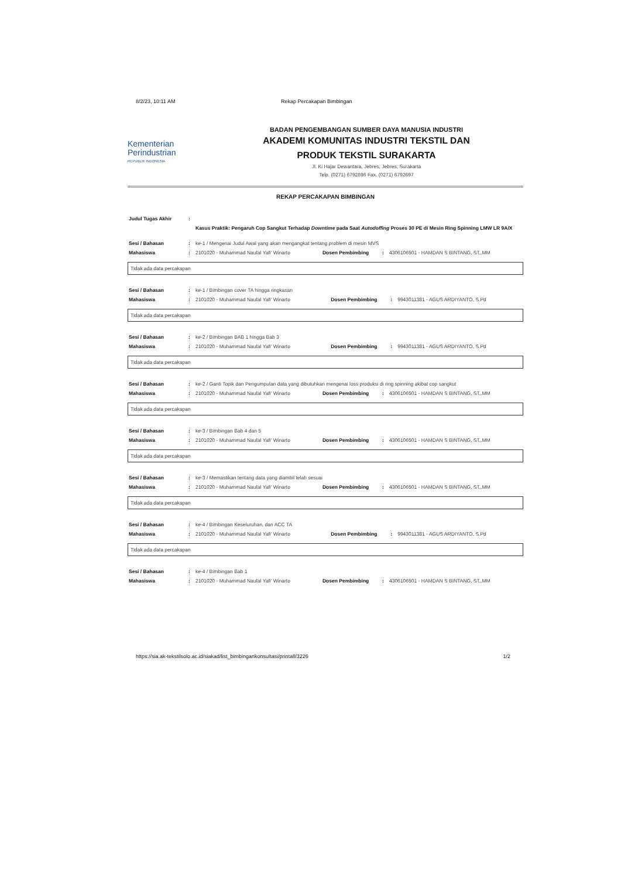8/2/23, 10:11 AM Rekap Percakapan Bimbingan
Kementerian
Perindustrian
REPUBLIK INDONESIA
BADAN PENGEMBANGAN SUMBER DAYA MANUSIA INDUSTRI
AKADEMI KOMUNITAS INDUSTRI TEKSTIL DAN
PRODUK TEKSTIL SURAKARTA
Jl. Ki Hajar Dewantara, Jebres, Jebres, Surakarta
Telp. (0271) 6792696 Fax. (0271) 6792697
REKAP PERCAKAPAN BIMBINGAN
| Judul Tugas Akhir | : | |
| | | Kasus Praktik: Pengaruh Cop Sangkut Terhadap Downtime pada Saat Autodoffing Proses 30 PE di Mesin Ring Spinning LMW LR 9A/X |
| Sesi / Bahasan | : | ke-1 / Mengenai Judul Awal yang akan mengangkat tentang problem di mesin MVS | | | |
| Mahasiswa | : | 2101020 - Muhammad Naufal Yafi' Winarto | Dosen Pembimbing | : | 4306106501 - HAMDAN S BINTANG, ST,.MM |
Tidak ada data percakapan
| Sesi / Bahasan | : | ke-1 / Bimbingan cover TA hingga ringkasan | | | |
| Mahasiswa | : | 2101020 - Muhammad Naufal Yafi' Winarto | Dosen Pembimbing | : | 9943011381 - AGUS ARDIYANTO, S.Pd |
Tidak ada data percakapan
| Sesi / Bahasan | : | ke-2 / Bimbingan BAB 1 hingga Bab 3 | | | |
| Mahasiswa | : | 2101020 - Muhammad Naufal Yafi' Winarto | Dosen Pembimbing | : | 9943011381 - AGUS ARDIYANTO, S.Pd |
Tidak ada data percakapan
| Sesi / Bahasan | : | ke-2 / Ganti Topik dan Pengumpulan data yang dibutuhkan mengenai loss produksi di ring spinning akibat cop sangkut | | | |
| Mahasiswa | : | 2101020 - Muhammad Naufal Yafi' Winarto | Dosen Pembimbing | : | 4306106501 - HAMDAN S BINTANG, ST,.MM |
Tidak ada data percakapan
| Sesi / Bahasan | : | ke-3 / Bimbingan Bab 4 dan 5 | | | |
| Mahasiswa | : | 2101020 - Muhammad Naufal Yafi' Winarto | Dosen Pembimbing | : | 4306106501 - HAMDAN S BINTANG, ST,.MM |
Tidak ada data percakapan
| Sesi / Bahasan | : | ke-3 / Memastikan tentang data yang diambil telah sesuai | | | |
| Mahasiswa | : | 2101020 - Muhammad Naufal Yafi' Winarto | Dosen Pembimbing | : | 4306106501 - HAMDAN S BINTANG, ST,.MM |
Tidak ada data percakapan
| Sesi / Bahasan | : | ke-4 / Bimbingan Keseluruhan, dan ACC TA | | | |
| Mahasiswa | : | 2101020 - Muhammad Naufal Yafi' Winarto | Dosen Pembimbing | : | 9943011381 - AGUS ARDIYANTO, S.Pd |
Tidak ada data percakapan
| Sesi / Bahasan | : | ke-4 / Bimbingan Bab 1 | | | |
| Mahasiswa | : | 2101020 - Muhammad Naufal Yafi' Winarto | Dosen Pembimbing | : | 4306106501 - HAMDAN S BINTANG, ST,.MM |
https://sia.ak-tekstilsolo.ac.id/siakad/list_bimbingankonsultasi/printall/3226 1/2